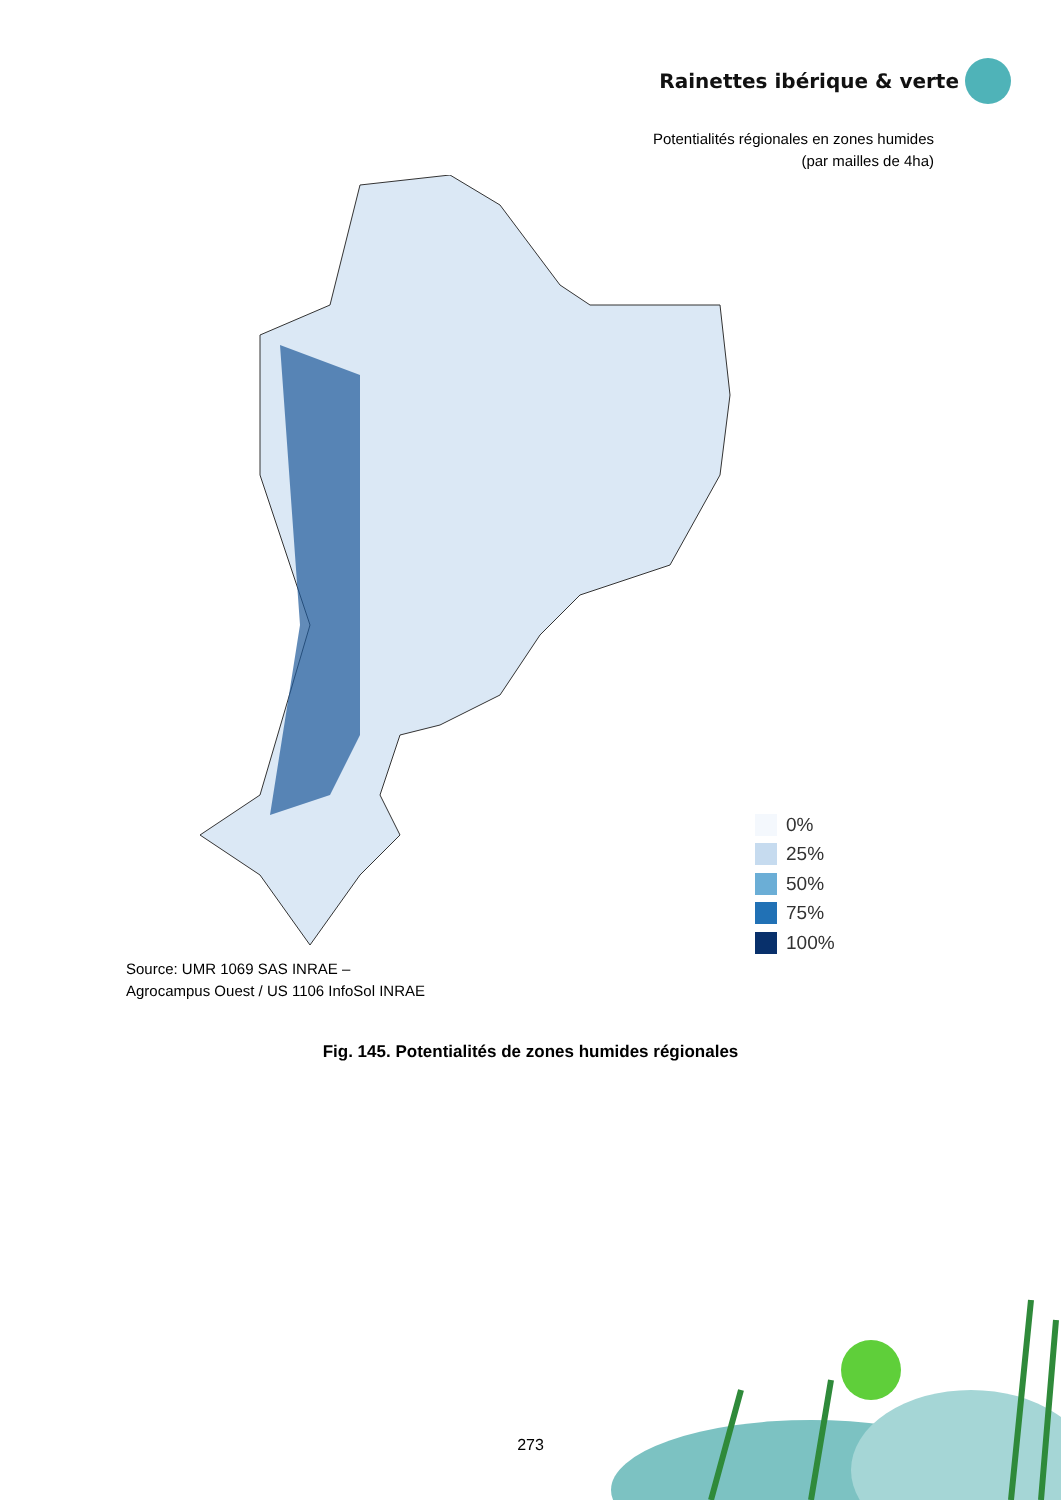Rainettes ibérique & verte
Potentialités régionales en zones humides
(par mailles de 4ha)
0%
25%
50%
75%
100%
Source: UMR 1069 SAS INRAE –
Agrocampus Ouest / US 1106 InfoSol INRAE
Fig. 145. Potentialités de zones humides régionales
273